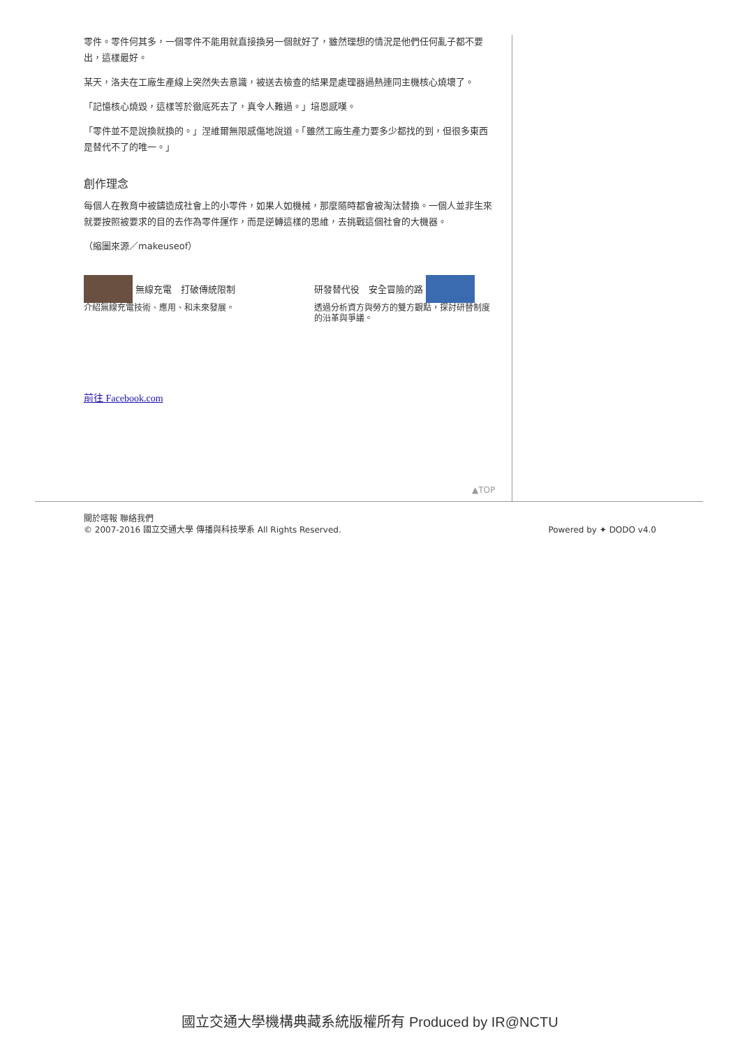零件。零件何其多，一個零件不能用就直接換另一個就好了，雖然理想的情況是他們任何亂子都不要出，這樣最好。
某天，洛夫在工廠生產線上突然失去意識，被送去檢查的結果是處理器過熱連同主機核心燒壞了。
「記憶核心燒毀，這樣等於徹底死去了，真令人難過。」培恩感嘆。
「零件並不是說換就換的。」涅維爾無限感傷地說道。「雖然工廠生產力要多少都找的到，但很多東西是替代不了的唯一。」
創作理念
每個人在教育中被鑄造成社會上的小零件，如果人如機械，那麼隨時都會被淘汰替換。一個人並非生來就要按照被要求的目的去作為零件運作，而是逆轉這樣的思維，去挑戰這個社會的大機器。
（縮圖來源／makeuseof）
無線充電　打破傳統限制
介紹無線充電技術、應用、和未來發展。
研發替代役　安全冒險的路
透過分析資方與勞方的雙方觀點，探討研替制度的沿革與爭議。
前往 Facebook.com
▲TOP
關於喀報 聯絡我們
© 2007-2016 國立交通大學 傳播與科技學系 All Rights Reserved.
Powered by ✦ DODO v4.0
國立交通大學機構典藏系統版權所有 Produced by IR@NCTU